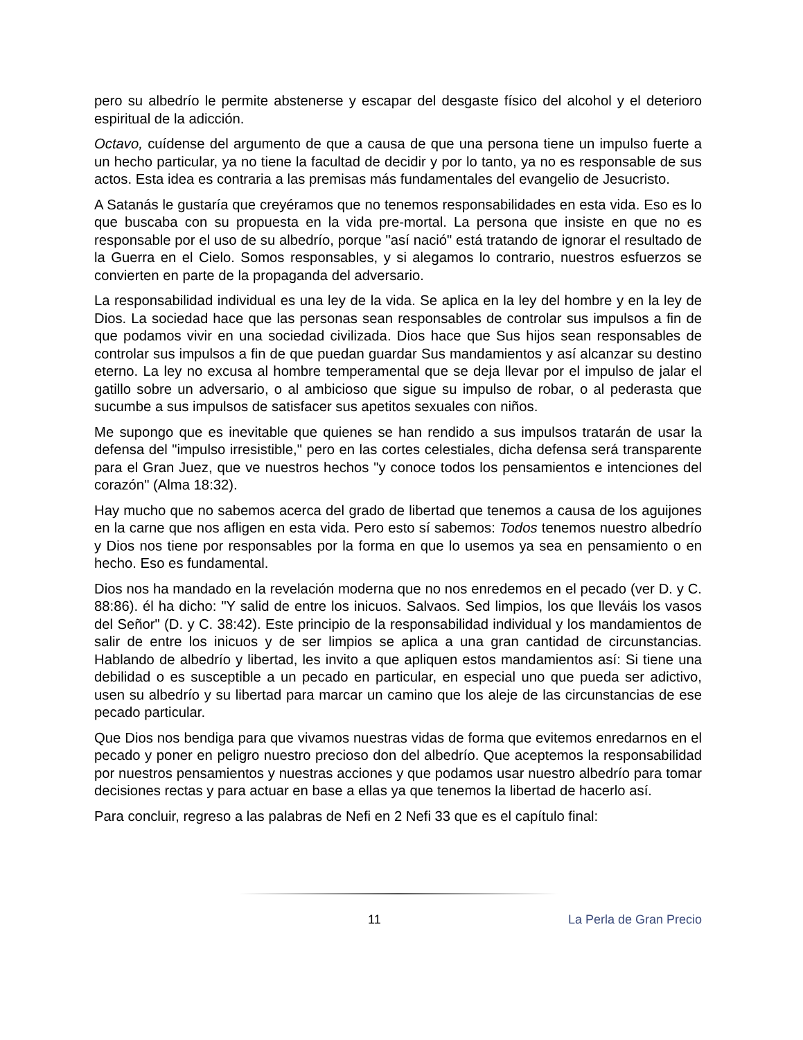pero su albedrío le permite abstenerse y escapar del desgaste físico del alcohol y el deterioro espiritual de la adicción.
Octavo, cuídense del argumento de que a causa de que una persona tiene un impulso fuerte a un hecho particular, ya no tiene la facultad de decidir y por lo tanto, ya no es responsable de sus actos. Esta idea es contraria a las premisas más fundamentales del evangelio de Jesucristo.
A Satanás le gustaría que creyéramos que no tenemos responsabilidades en esta vida. Eso es lo que buscaba con su propuesta en la vida pre-mortal. La persona que insiste en que no es responsable por el uso de su albedrío, porque "así nació" está tratando de ignorar el resultado de la Guerra en el Cielo. Somos responsables, y si alegamos lo contrario, nuestros esfuerzos se convierten en parte de la propaganda del adversario.
La responsabilidad individual es una ley de la vida. Se aplica en la ley del hombre y en la ley de Dios. La sociedad hace que las personas sean responsables de controlar sus impulsos a fin de que podamos vivir en una sociedad civilizada. Dios hace que Sus hijos sean responsables de controlar sus impulsos a fin de que puedan guardar Sus mandamientos y así alcanzar su destino eterno. La ley no excusa al hombre temperamental que se deja llevar por el impulso de jalar el gatillo sobre un adversario, o al ambicioso que sigue su impulso de robar, o al pederasta que sucumbe a sus impulsos de satisfacer sus apetitos sexuales con niños.
Me supongo que es inevitable que quienes se han rendido a sus impulsos tratarán de usar la defensa del "impulso irresistible," pero en las cortes celestiales, dicha defensa será transparente para el Gran Juez, que ve nuestros hechos "y conoce todos los pensamientos e intenciones del corazón" (Alma 18:32).
Hay mucho que no sabemos acerca del grado de libertad que tenemos a causa de los aguijones en la carne que nos afligen en esta vida. Pero esto sí sabemos: Todos tenemos nuestro albedrío y Dios nos tiene por responsables por la forma en que lo usemos ya sea en pensamiento o en hecho. Eso es fundamental.
Dios nos ha mandado en la revelación moderna que no nos enredemos en el pecado (ver D. y C. 88:86). él ha dicho: "Y salid de entre los inicuos. Salvaos. Sed limpios, los que lleváis los vasos del Señor" (D. y C. 38:42). Este principio de la responsabilidad individual y los mandamientos de salir de entre los inicuos y de ser limpios se aplica a una gran cantidad de circunstancias. Hablando de albedrío y libertad, les invito a que apliquen estos mandamientos así: Si tiene una debilidad o es susceptible a un pecado en particular, en especial uno que pueda ser adictivo, usen su albedrío y su libertad para marcar un camino que los aleje de las circunstancias de ese pecado particular.
Que Dios nos bendiga para que vivamos nuestras vidas de forma que evitemos enredarnos en el pecado y poner en peligro nuestro precioso don del albedrío. Que aceptemos la responsabilidad por nuestros pensamientos y nuestras acciones y que podamos usar nuestro albedrío para tomar decisiones rectas y para actuar en base a ellas ya que tenemos la libertad de hacerlo así.
Para concluir, regreso a las palabras de Nefi en 2 Nefi 33 que es el capítulo final:
11 La Perla de Gran Precio